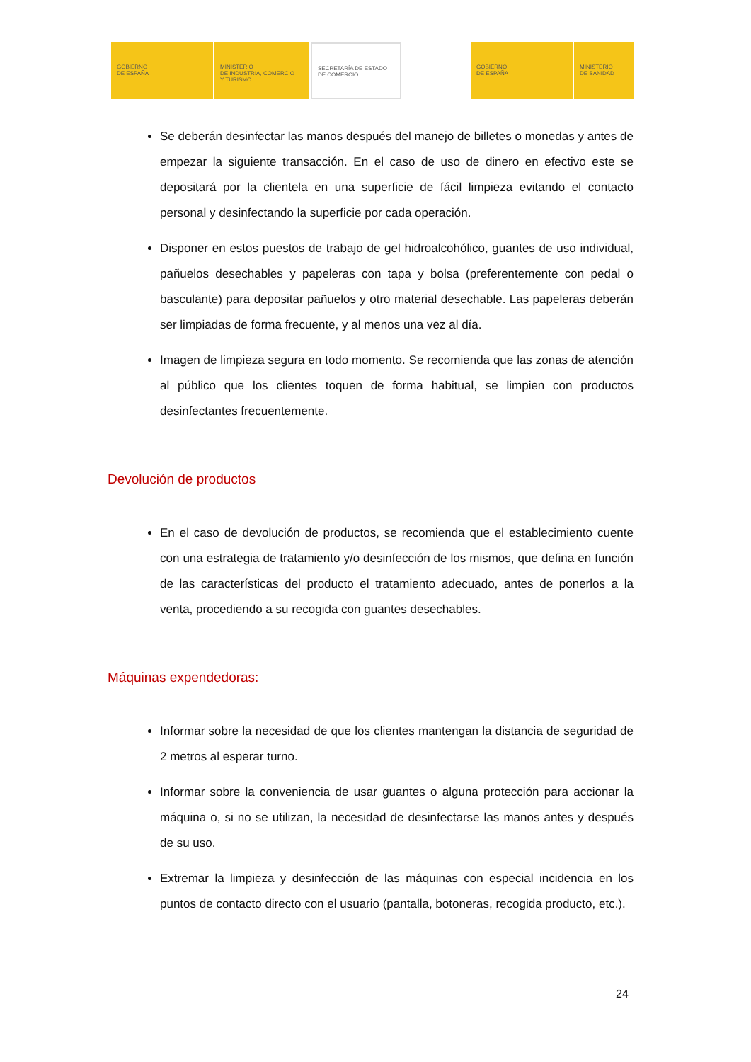GOBIERNO
DE ESPAÑA
MINISTERIO
DE INDUSTRIA, COMERCIO
Y TURISMO
SECRETARÍA DE ESTADO
DE COMERCIO
GOBIERNO
DE ESPAÑA
MINISTERIO
DE SANIDAD
Se deberán desinfectar las manos después del manejo de billetes o monedas y antes de empezar la siguiente transacción. En el caso de uso de dinero en efectivo este se depositará por la clientela en una superficie de fácil limpieza evitando el contacto personal y desinfectando la superficie por cada operación.
Disponer en estos puestos de trabajo de gel hidroalcohólico, guantes de uso individual, pañuelos desechables y papeleras con tapa y bolsa (preferentemente con pedal o basculante) para depositar pañuelos y otro material desechable. Las papeleras deberán ser limpiadas de forma frecuente, y al menos una vez al día.
Imagen de limpieza segura en todo momento. Se recomienda que las zonas de atención al público que los clientes toquen de forma habitual, se limpien con productos desinfectantes frecuentemente.
Devolución de productos
En el caso de devolución de productos, se recomienda que el establecimiento cuente con una estrategia de tratamiento y/o desinfección de los mismos, que defina en función de las características del producto el tratamiento adecuado, antes de ponerlos a la venta, procediendo a su recogida con guantes desechables.
Máquinas expendedoras:
Informar sobre la necesidad de que los clientes mantengan la distancia de seguridad de 2 metros al esperar turno.
Informar sobre la conveniencia de usar guantes o alguna protección para accionar la máquina o, si no se utilizan, la necesidad de desinfectarse las manos antes y después de su uso.
Extremar la limpieza y desinfección de las máquinas con especial incidencia en los puntos de contacto directo con el usuario (pantalla, botoneras, recogida producto, etc.).
24